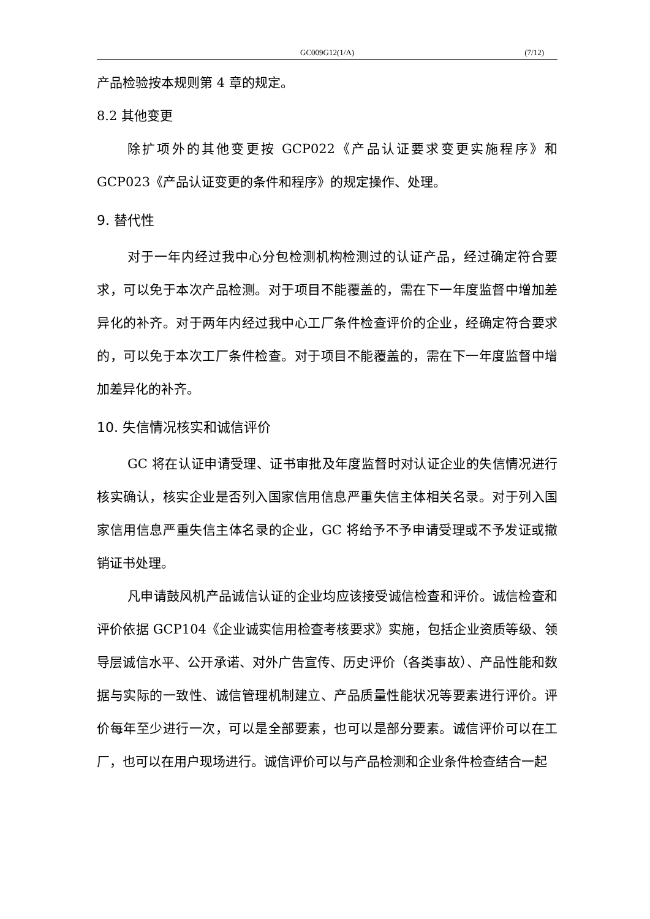GC009G12(1/A) (7/12)
产品检验按本规则第 4 章的规定。
8.2 其他变更
除扩项外的其他变更按 GCP022《产品认证要求变更实施程序》和 GCP023《产品认证变更的条件和程序》的规定操作、处理。
9. 替代性
对于一年内经过我中心分包检测机构检测过的认证产品，经过确定符合要求，可以免于本次产品检测。对于项目不能覆盖的，需在下一年度监督中增加差异化的补齐。对于两年内经过我中心工厂条件检查评价的企业，经确定符合要求的，可以免于本次工厂条件检查。对于项目不能覆盖的，需在下一年度监督中增加差异化的补齐。
10. 失信情况核实和诚信评价
GC 将在认证申请受理、证书审批及年度监督时对认证企业的失信情况进行核实确认，核实企业是否列入国家信用信息严重失信主体相关名录。对于列入国家信用信息严重失信主体名录的企业，GC 将给予不予申请受理或不予发证或撤销证书处理。
凡申请鼓风机产品诚信认证的企业均应该接受诚信检查和评价。诚信检查和评价依据 GCP104《企业诚实信用检查考核要求》实施，包括企业资质等级、领导层诚信水平、公开承诺、对外广告宣传、历史评价（各类事故）、产品性能和数据与实际的一致性、诚信管理机制建立、产品质量性能状况等要素进行评价。评价每年至少进行一次，可以是全部要素，也可以是部分要素。诚信评价可以在工厂，也可以在用户现场进行。诚信评价可以与产品检测和企业条件检查结合一起